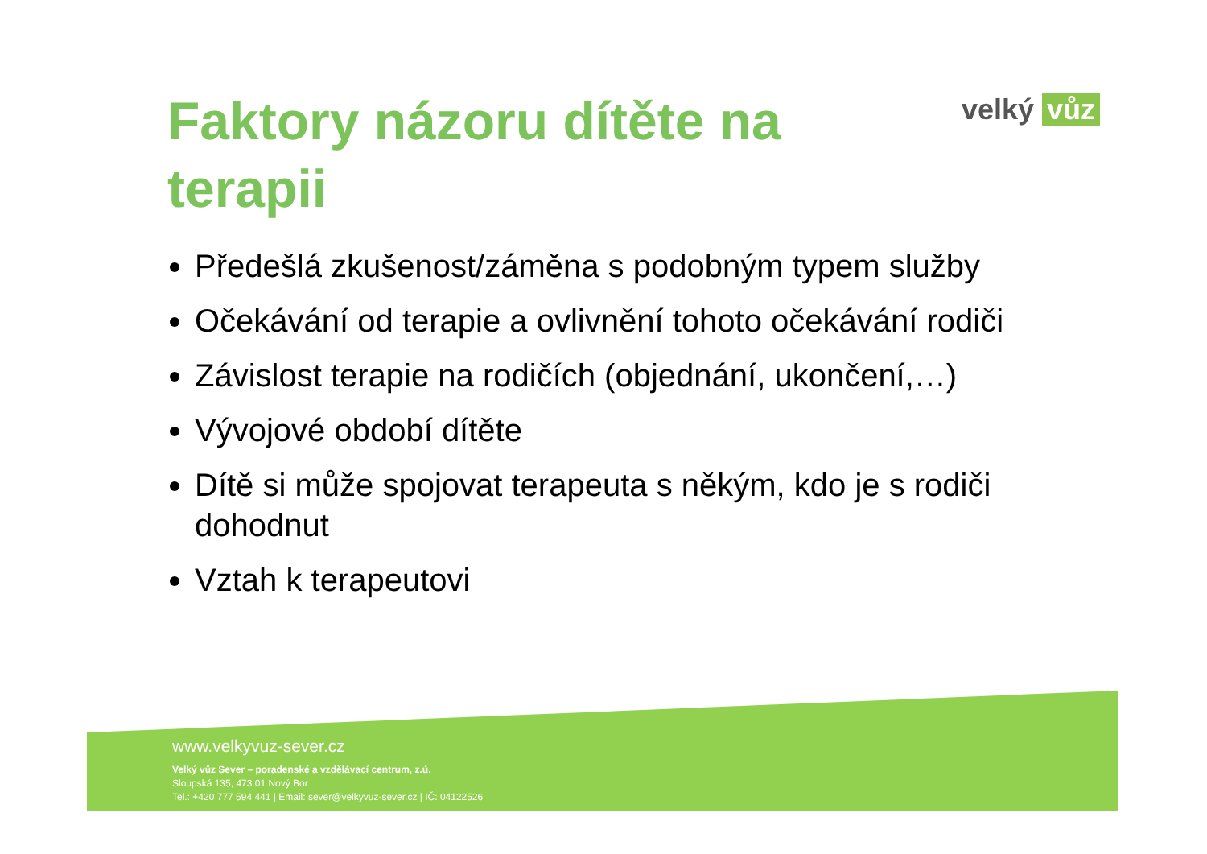Faktory názoru dítěte na terapii
velký vůz
Předešlá zkušenost/záměna s podobným typem služby
Očekávání od terapie a ovlivnění tohoto očekávání rodiči
Závislost terapie na rodičích (objednání, ukončení,…)
Vývojové období dítěte
Dítě si může spojovat terapeuta s někým, kdo je s rodiči dohodnut
Vztah k terapeutovi
www.velkyvuz-sever.cz
Velký vůz Sever – poradenské a vzdělávací centrum, z.ú.
Sloupská 135, 473 01 Nový Bor
Tel.: +420 777 594 441 | Email: sever@velkyvuz-sever.cz | IČ: 04122526